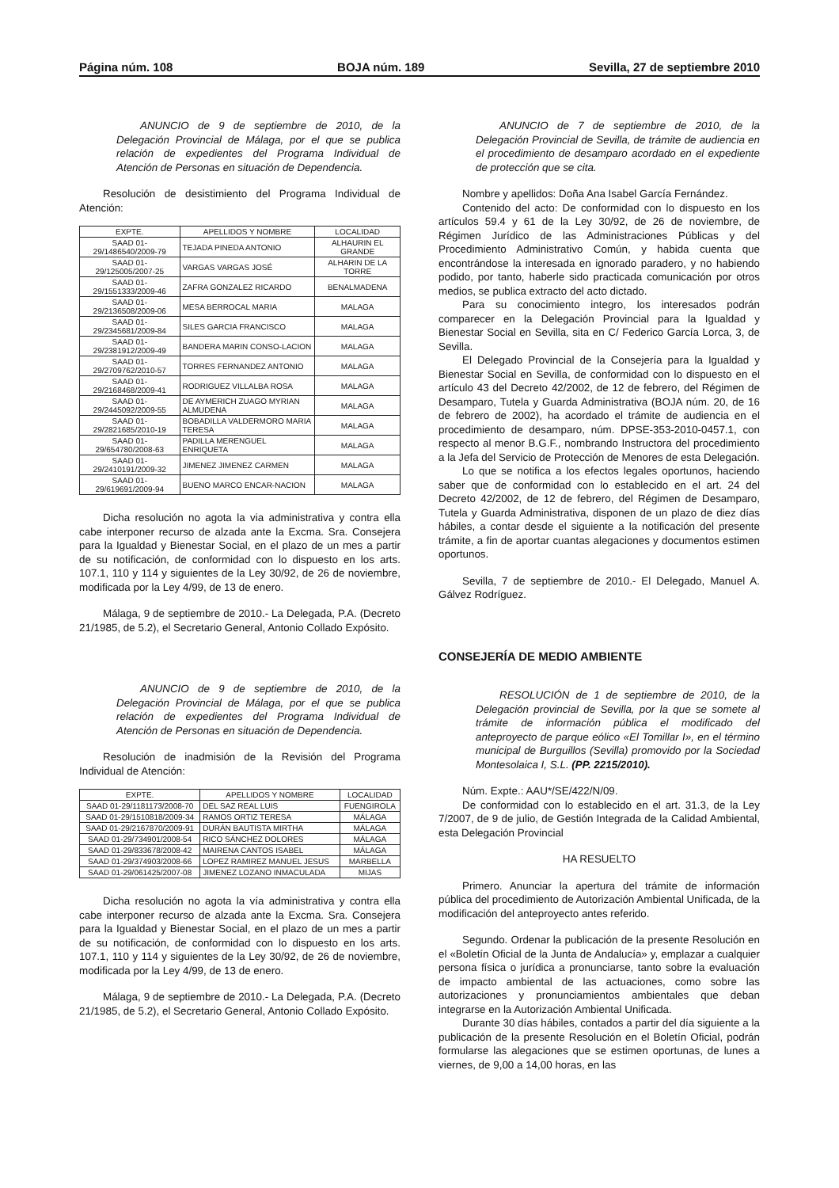Página núm. 108 BOJA núm. 189 Sevilla, 27 de septiembre 2010
ANUNCIO de 9 de septiembre de 2010, de la Delegación Provincial de Málaga, por el que se publica relación de expedientes del Programa Individual de Atención de Personas en situación de Dependencia.
Resolución de desistimiento del Programa Individual de Atención:
| EXPTE. | APELLIDOS Y NOMBRE | LOCALIDAD |
| SAAD 01-29/1486540/2009-79 | TEJADA PINEDA ANTONIO | ALHAURIN EL GRANDE |
| SAAD 01-29/125005/2007-25 | VARGAS VARGAS JOSÉ | ALHARIN DE LA TORRE |
| SAAD 01-29/1551333/2009-46 | ZAFRA GONZALEZ RICARDO | BENALMADENA |
| SAAD 01-29/2136508/2009-06 | MESA BERROCAL MARIA | MALAGA |
| SAAD 01-29/2345681/2009-84 | SILES GARCIA FRANCISCO | MALAGA |
| SAAD 01-29/2381912/2009-49 | BANDERA MARIN CONSO-LACION | MALAGA |
| SAAD 01-29/2709762/2010-57 | TORRES FERNANDEZ ANTONIO | MALAGA |
| SAAD 01-29/2168468/2009-41 | RODRIGUEZ VILLALBA ROSA | MALAGA |
| SAAD 01-29/2445092/2009-55 | DE AYMERICH ZUAGO MYRIAN ALMUDENA | MALAGA |
| SAAD 01-29/2821685/2010-19 | BOBADILLA VALDERMORO MARIA TERESA | MALAGA |
| SAAD 01-29/654780/2008-63 | PADILLA MERENGUEL ENRIQUETA | MALAGA |
| SAAD 01-29/2410191/2009-32 | JIMENEZ JIMENEZ CARMEN | MALAGA |
| SAAD 01-29/619691/2009-94 | BUENO MARCO ENCAR-NACION | MALAGA |
Dicha resolución no agota la via administrativa y contra ella cabe interponer recurso de alzada ante la Excma. Sra. Consejera para la Igualdad y Bienestar Social, en el plazo de un mes a partir de su notificación, de conformidad con lo dispuesto en los arts. 107.1, 110 y 114 y siguientes de la Ley 30/92, de 26 de noviembre, modificada por la Ley 4/99, de 13 de enero.
Málaga, 9 de septiembre de 2010.- La Delegada, P.A. (Decreto 21/1985, de 5.2), el Secretario General, Antonio Collado Expósito.
ANUNCIO de 9 de septiembre de 2010, de la Delegación Provincial de Málaga, por el que se publica relación de expedientes del Programa Individual de Atención de Personas en situación de Dependencia.
Resolución de inadmisión de la Revisión del Programa Individual de Atención:
| EXPTE. | APELLIDOS Y NOMBRE | LOCALIDAD |
| SAAD 01-29/1181173/2008-70 | DEL SAZ REAL LUIS | FUENGIROLA |
| SAAD 01-29/1510818/2009-34 | RAMOS ORTIZ TERESA | MÁLAGA |
| SAAD 01-29/2167870/2009-91 | DURÁN BAUTISTA MIRTHA | MÁLAGA |
| SAAD 01-29/734901/2008-54 | RICO SÁNCHEZ DOLORES | MÁLAGA |
| SAAD 01-29/833678/2008-42 | MAIRENA CANTOS ISABEL | MÁLAGA |
| SAAD 01-29/374903/2008-66 | LOPEZ RAMIREZ MANUEL JESUS | MARBELLA |
| SAAD 01-29/061425/2007-08 | JIMENEZ LOZANO INMACULADA | MIJAS |
Dicha resolución no agota la vía administrativa y contra ella cabe interponer recurso de alzada ante la Excma. Sra. Consejera para la Igualdad y Bienestar Social, en el plazo de un mes a partir de su notificación, de conformidad con lo dispuesto en los arts. 107.1, 110 y 114 y siguientes de la Ley 30/92, de 26 de noviembre, modificada por la Ley 4/99, de 13 de enero.
Málaga, 9 de septiembre de 2010.- La Delegada, P.A. (Decreto 21/1985, de 5.2), el Secretario General, Antonio Collado Expósito.
ANUNCIO de 7 de septiembre de 2010, de la Delegación Provincial de Sevilla, de trámite de audiencia en el procedimiento de desamparo acordado en el expediente de protección que se cita.
Nombre y apellidos: Doña Ana Isabel García Fernández.
Contenido del acto: De conformidad con lo dispuesto en los artículos 59.4 y 61 de la Ley 30/92, de 26 de noviembre, de Régimen Jurídico de las Administraciones Públicas y del Procedimiento Administrativo Común, y habida cuenta que encontrándose la interesada en ignorado paradero, y no habiendo podido, por tanto, haberle sido practicada comunicación por otros medios, se publica extracto del acto dictado.
Para su conocimiento integro, los interesados podrán comparecer en la Delegación Provincial para la Igualdad y Bienestar Social en Sevilla, sita en C/ Federico García Lorca, 3, de Sevilla.
El Delegado Provincial de la Consejería para la Igualdad y Bienestar Social en Sevilla, de conformidad con lo dispuesto en el artículo 43 del Decreto 42/2002, de 12 de febrero, del Régimen de Desamparo, Tutela y Guarda Administrativa (BOJA núm. 20, de 16 de febrero de 2002), ha acordado el trámite de audiencia en el procedimiento de desamparo, núm. DPSE-353-2010-0457.1, con respecto al menor B.G.F., nombrando Instructora del procedimiento a la Jefa del Servicio de Protección de Menores de esta Delegación.
Lo que se notifica a los efectos legales oportunos, haciendo saber que de conformidad con lo establecido en el art. 24 del Decreto 42/2002, de 12 de febrero, del Régimen de Desamparo, Tutela y Guarda Administrativa, disponen de un plazo de diez días hábiles, a contar desde el siguiente a la notificación del presente trámite, a fin de aportar cuantas alegaciones y documentos estimen oportunos.
Sevilla, 7 de septiembre de 2010.- El Delegado, Manuel A. Gálvez Rodríguez.
CONSEJERÍA DE MEDIO AMBIENTE
RESOLUCIÓN de 1 de septiembre de 2010, de la Delegación provincial de Sevilla, por la que se somete al trámite de información pública el modificado del anteproyecto de parque eólico «El Tomillar I», en el término municipal de Burguillos (Sevilla) promovido por la Sociedad Montesolaica I, S.L. (PP. 2215/2010).
Núm. Expte.: AAU*/SE/422/N/09.
De conformidad con lo establecido en el art. 31.3, de la Ley 7/2007, de 9 de julio, de Gestión Integrada de la Calidad Ambiental, esta Delegación Provincial
HA RESUELTO
Primero. Anunciar la apertura del trámite de información pública del procedimiento de Autorización Ambiental Unificada, de la modificación del anteproyecto antes referido.
Segundo. Ordenar la publicación de la presente Resolución en el «Boletín Oficial de la Junta de Andalucía» y, emplazar a cualquier persona física o jurídica a pronunciarse, tanto sobre la evaluación de impacto ambiental de las actuaciones, como sobre las autorizaciones y pronunciamientos ambientales que deban integrarse en la Autorización Ambiental Unificada.
Durante 30 días hábiles, contados a partir del día siguiente a la publicación de la presente Resolución en el Boletín Oficial, podrán formularse las alegaciones que se estimen oportunas, de lunes a viernes, de 9,00 a 14,00 horas, en las